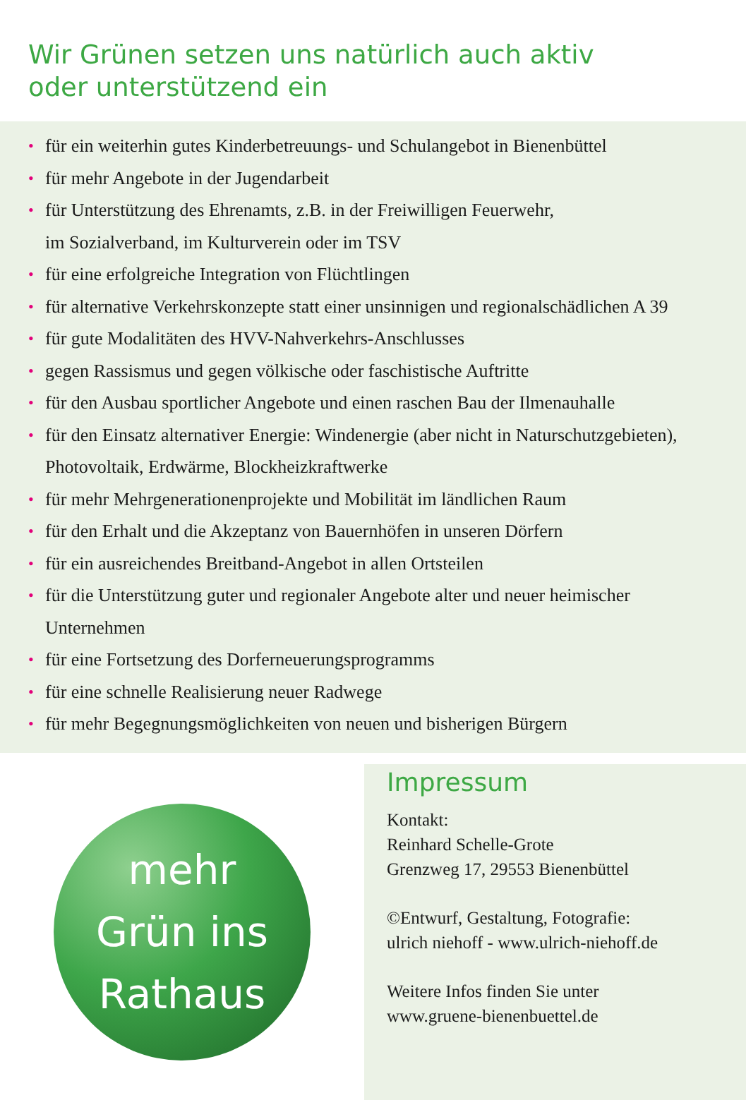Wir Grünen setzen uns natürlich auch aktiv
oder unterstützend ein
• für ein weiterhin gutes Kinderbetreuungs- und Schulangebot in Bienenbüttel
• für mehr Angebote in der Jugendarbeit
• für Unterstützung des Ehrenamts, z.B. in der Freiwilligen Feuerwehr,
im Sozialverband, im Kulturverein oder im TSV
• für eine erfolgreiche Integration von Flüchtlingen
• für alternative Verkehrskonzepte statt einer unsinnigen und regionalschädlichen A 39
• für gute Modalitäten des HVV-Nahverkehrs-Anschlusses
• gegen Rassismus und gegen völkische oder faschistische Auftritte
• für den Ausbau sportlicher Angebote und einen raschen Bau der Ilmenauhalle
• für den Einsatz alternativer Energie: Windenergie (aber nicht in Naturschutzgebieten),
Photovoltaik, Erdwärme, Blockheizkraftwerke
• für mehr Mehrgenerationenprojekte und Mobilität im ländlichen Raum
• für den Erhalt und die Akzeptanz von Bauernhöfen in unseren Dörfern
• für ein ausreichendes Breitband-Angebot in allen Ortsteilen
• für die Unterstützung guter und regionaler Angebote alter und neuer heimischer
Unternehmen
• für eine Fortsetzung des Dorferneuerungsprogramms
• für eine schnelle Realisierung neuer Radwege
• für mehr Begegnungsmöglichkeiten von neuen und bisherigen Bürgern
mehr
Grün ins
Rathaus
Impressum
Kontakt:
Reinhard Schelle-Grote
Grenzweg 17, 29553 Bienenbüttel
©Entwurf, Gestaltung, Fotografie:
ulrich niehoff - www.ulrich-niehoff.de
Weitere Infos finden Sie unter
www.gruene-bienenbuettel.de